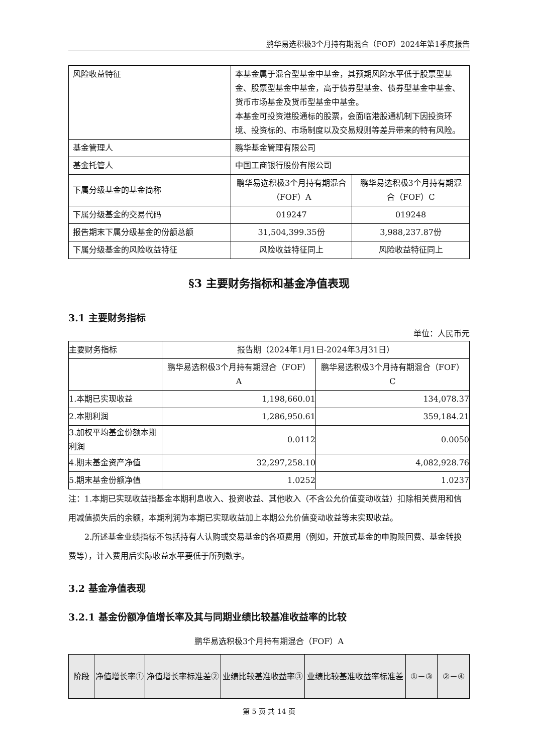鹏华易选积极3个月持有期混合（FOF）2024年第1季度报告
| 风险收益特征 | 本基金属于混合型基金中基金，其预期风险水平低于股票型基金、股票型基金中基金，高于债券型基金、债券型基金中基金、货币市场基金及货币型基金中基金。 本基金可投资港股通标的股票，会面临港股通机制下因投资环境、投资标的、市场制度以及交易规则等差异带来的特有风险。 | |
| 基金管理人 | 鹏华基金管理有限公司 | |
| 基金托管人 | 中国工商银行股份有限公司 | |
| 下属分级基金的基金简称 | 鹏华易选积极3个月持有期混合（FOF）A | 鹏华易选积极3个月持有期混合（FOF）C |
| 下属分级基金的交易代码 | 019247 | 019248 |
| 报告期末下属分级基金的份额总额 | 31,504,399.35份 | 3,988,237.87份 |
| 下属分级基金的风险收益特征 | 风险收益特征同上 | 风险收益特征同上 |
§3 主要财务指标和基金净值表现
3.1 主要财务指标
单位：人民币元
| 主要财务指标 | 报告期（2024年1月1日-2024年3月31日） | |
| --- | --- | --- |
| | 鹏华易选积极3个月持有期混合（FOF）A | 鹏华易选积极3个月持有期混合（FOF）C |
| 1.本期已实现收益 | 1,198,660.01 | 134,078.37 |
| 2.本期利润 | 1,286,950.61 | 359,184.21 |
| 3.加权平均基金份额本期利润 | 0.0112 | 0.0050 |
| 4.期末基金资产净值 | 32,297,258.10 | 4,082,928.76 |
| 5.期末基金份额净值 | 1.0252 | 1.0237 |
注：1.本期已实现收益指基金本期利息收入、投资收益、其他收入（不含公允价值变动收益）扣除相关费用和信用减值损失后的余额，本期利润为本期已实现收益加上本期公允价值变动收益等未实现收益。
2.所述基金业绩指标不包括持有人认购或交易基金的各项费用（例如，开放式基金的申购赎回费、基金转换费等），计入费用后实际收益水平要低于所列数字。
3.2 基金净值表现
3.2.1 基金份额净值增长率及其与同期业绩比较基准收益率的比较
鹏华易选积极3个月持有期混合（FOF）A
| 阶段 | 净值增长率① | 净值增长率标准差② | 业绩比较基准收益率③ | 业绩比较基准收益率标准差 | ①－③ | ②－④ |
| --- | --- | --- | --- | --- | --- | --- |
第 5 页 共 14 页